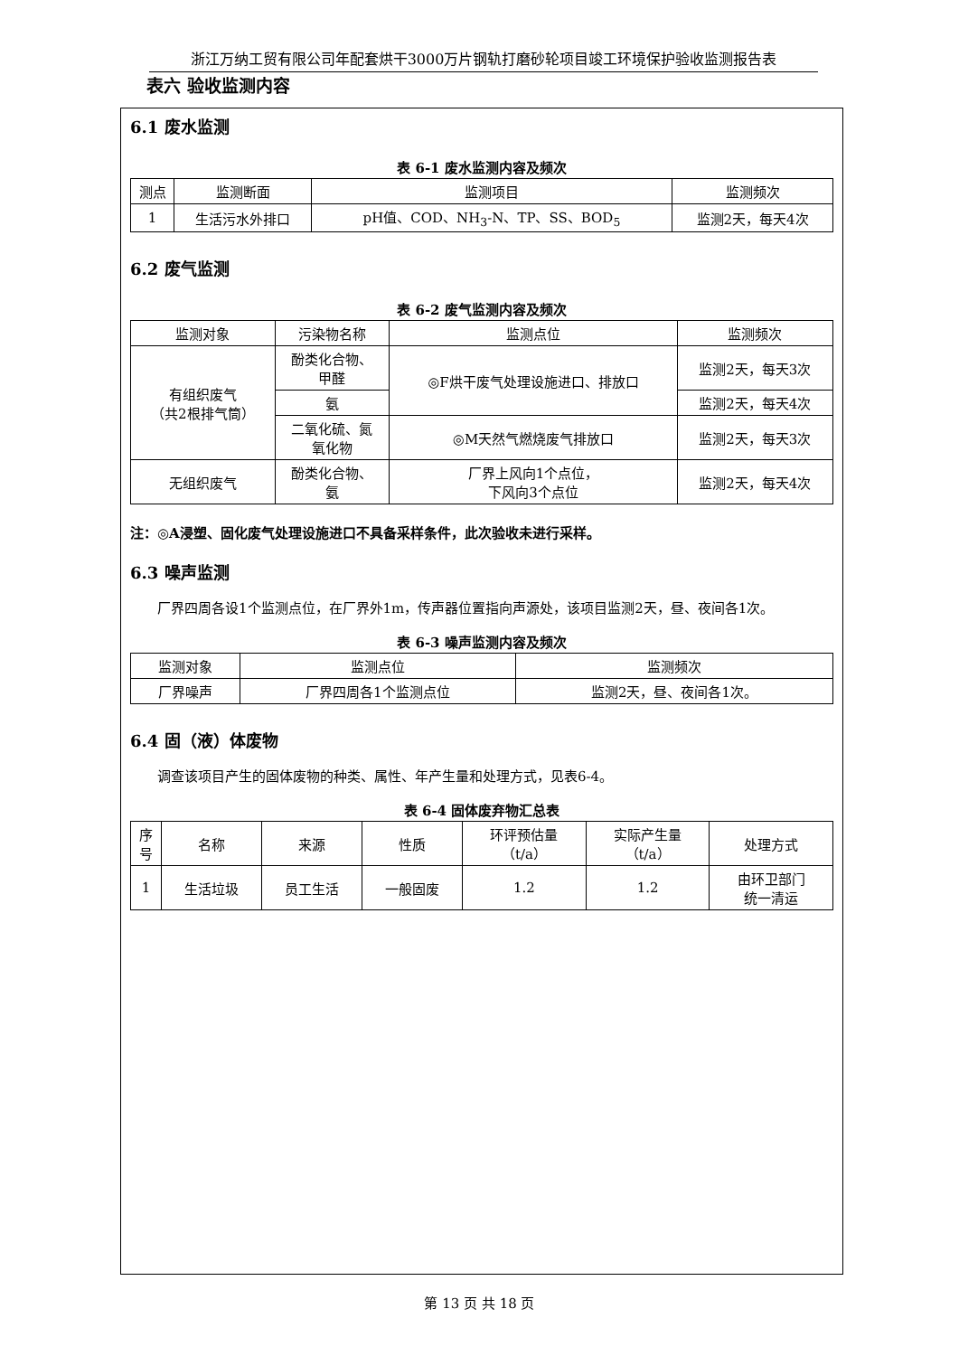浙江万纳工贸有限公司年配套烘干3000万片钢轨打磨砂轮项目竣工环境保护验收监测报告表
表六 验收监测内容
6.1 废水监测
表 6-1 废水监测内容及频次
| 测点 | 监测断面 | 监测项目 | 监测频次 |
| --- | --- | --- | --- |
| 1 | 生活污水外排口 | pH值、COD、NH<sub>3</sub>-N、TP、SS、BOD<sub>5</sub> | 监测2天，每天4次 |
6.2 废气监测
表 6-2 废气监测内容及频次
| 监测对象 | 污染物名称 | 监测点位 | 监测频次 |
| --- | --- | --- | --- |
| 有组织废气 （共2根排气筒） | 酚类化合物、 甲醛 | ◎F烘干废气处理设施进口、排放口 | 监测2天，每天3次 |
| | 氨 | | 监测2天，每天4次 |
| | 二氧化硫、氮 氧化物 | ◎M天然气燃烧废气排放口 | 监测2天，每天3次 |
| 无组织废气 | 酚类化合物、 氨 | 厂界上风向1个点位， 下风向3个点位 | 监测2天，每天4次 |
注：◎A浸塑、固化废气处理设施进口不具备采样条件，此次验收未进行采样。
6.3 噪声监测
厂界四周各设1个监测点位，在厂界外1m，传声器位置指向声源处，该项目监测2天，昼、夜间各1次。
表 6-3 噪声监测内容及频次
| 监测对象 | 监测点位 | 监测频次 |
| --- | --- | --- |
| 厂界噪声 | 厂界四周各1个监测点位 | 监测2天，昼、夜间各1次。 |
6.4 固（液）体废物
调查该项目产生的固体废物的种类、属性、年产生量和处理方式，见表6-4。
表 6-4 固体废弃物汇总表
| 序 号 | 名称 | 来源 | 性质 | 环评预估量 （t/a） | 实际产生量 （t/a） | 处理方式 |
| --- | --- | --- | --- | --- | --- | --- |
| 1 | 生活垃圾 | 员工生活 | 一般固废 | 1.2 | 1.2 | 由环卫部门 统一清运 |
第 13 页 共 18 页